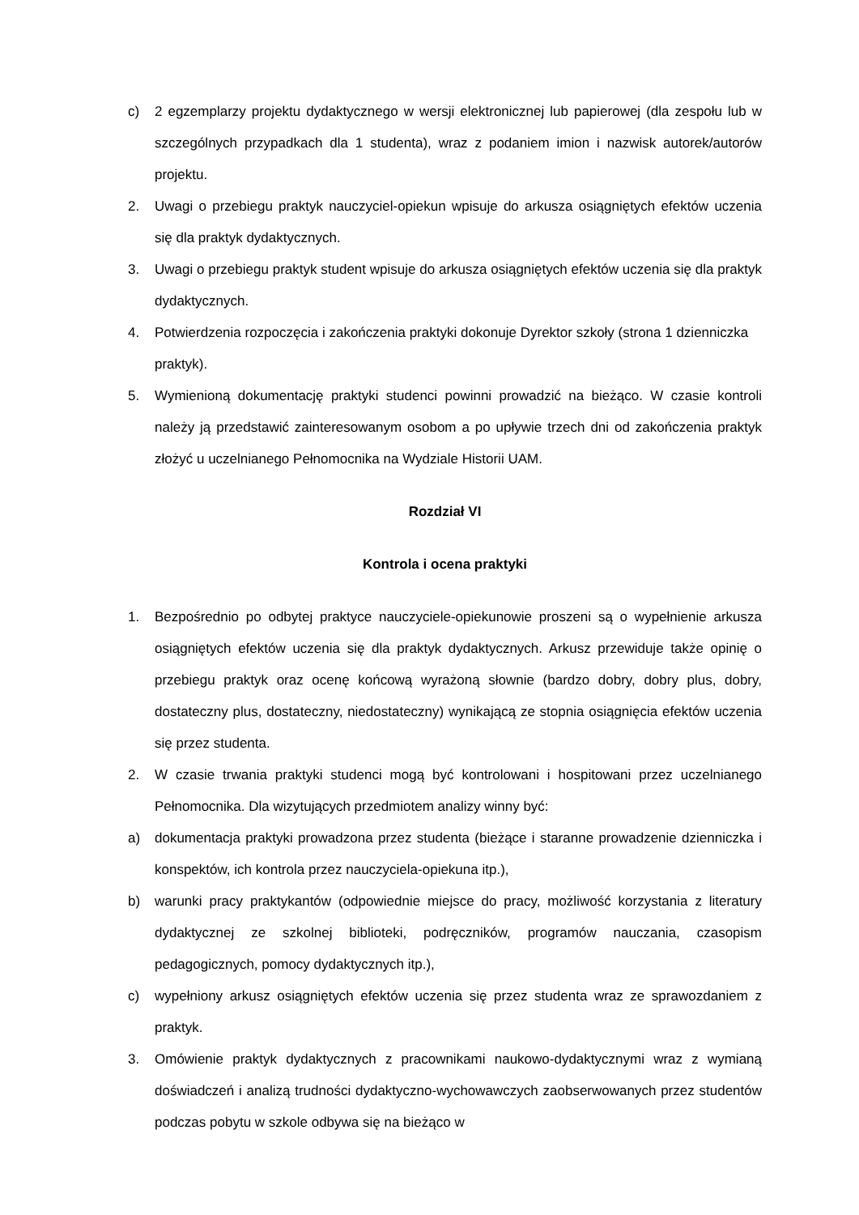c) 2 egzemplarzy projektu dydaktycznego w wersji elektronicznej lub papierowej (dla zespołu lub w szczególnych przypadkach dla 1 studenta), wraz z podaniem imion i nazwisk autorek/autorów projektu.
2. Uwagi o przebiegu praktyk nauczyciel-opiekun wpisuje do arkusza osiągniętych efektów uczenia się dla praktyk dydaktycznych.
3. Uwagi o przebiegu praktyk student wpisuje do arkusza osiągniętych efektów uczenia się dla praktyk dydaktycznych.
4. Potwierdzenia rozpoczęcia i zakończenia praktyki dokonuje Dyrektor szkoły (strona 1 dzienniczka praktyk).
5. Wymienioną dokumentację praktyki studenci powinni prowadzić na bieżąco. W czasie kontroli należy ją przedstawić zainteresowanym osobom a po upływie trzech dni od zakończenia praktyk złożyć u uczelnianego Pełnomocnika na Wydziale Historii UAM.
Rozdział VI
Kontrola i ocena praktyki
1. Bezpośrednio po odbytej praktyce nauczyciele-opiekunowie proszeni są o wypełnienie arkusza osiągniętych efektów uczenia się dla praktyk dydaktycznych. Arkusz przewiduje także opinię o przebiegu praktyk oraz ocenę końcową wyrażoną słownie (bardzo dobry, dobry plus, dobry, dostateczny plus, dostateczny, niedostateczny) wynikającą ze stopnia osiągnięcia efektów uczenia się przez studenta.
2. W czasie trwania praktyki studenci mogą być kontrolowani i hospitowani przez uczelnianego Pełnomocnika. Dla wizytujących przedmiotem analizy winny być:
a) dokumentacja praktyki prowadzona przez studenta (bieżące i staranne prowadzenie dzienniczka i konspektów, ich kontrola przez nauczyciela-opiekuna itp.),
b) warunki pracy praktykantów (odpowiednie miejsce do pracy, możliwość korzystania z literatury dydaktycznej ze szkolnej biblioteki, podręczników, programów nauczania, czasopism pedagogicznych, pomocy dydaktycznych itp.),
c) wypełniony arkusz osiągniętych efektów uczenia się przez studenta wraz ze sprawozdaniem z praktyk.
3. Omówienie praktyk dydaktycznych z pracownikami naukowo-dydaktycznymi wraz z wymianą doświadczeń i analizą trudności dydaktyczno-wychowawczych zaobserwowanych przez studentów podczas pobytu w szkole odbywa się na bieżąco w